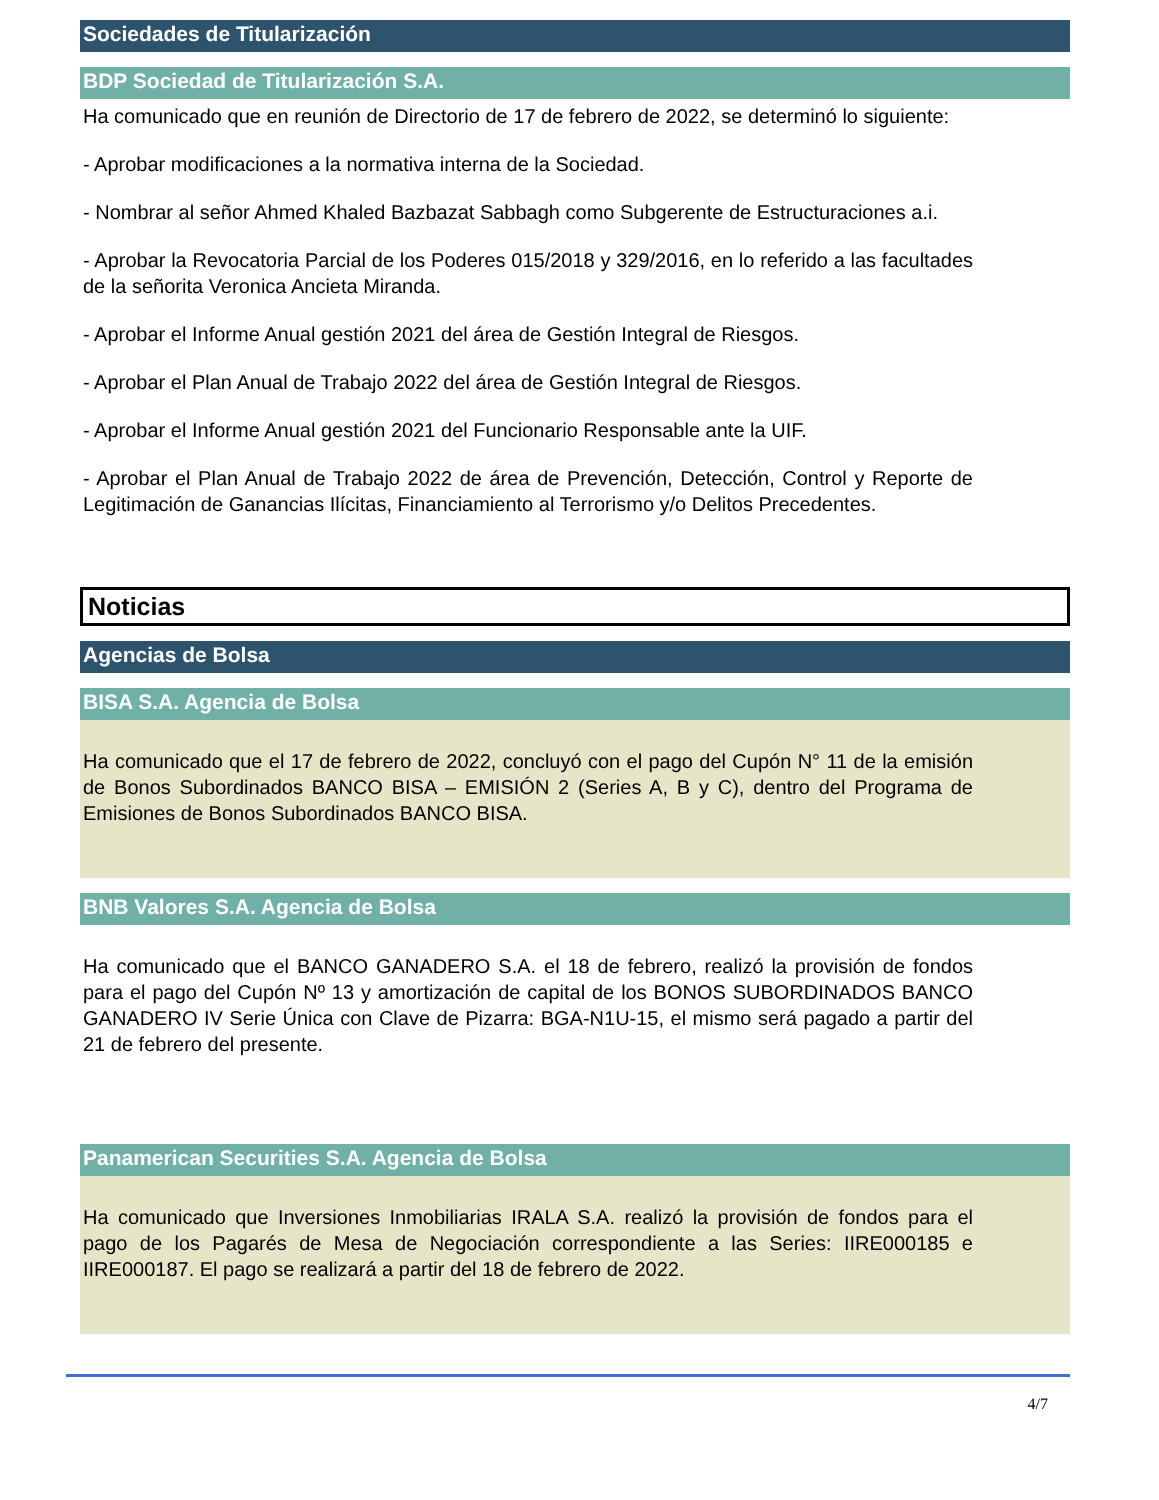Sociedades de Titularización
BDP Sociedad de Titularización S.A.
Ha comunicado que en reunión de Directorio de 17 de febrero de 2022, se determinó lo siguiente:
- Aprobar modificaciones a la normativa interna de la Sociedad.
- Nombrar al señor Ahmed Khaled Bazbazat Sabbagh como Subgerente de Estructuraciones a.i.
- Aprobar la Revocatoria Parcial de los Poderes 015/2018 y 329/2016, en lo referido a las facultades de la señorita Veronica Ancieta Miranda.
- Aprobar el Informe Anual gestión 2021 del área de Gestión Integral de Riesgos.
- Aprobar el Plan Anual de Trabajo 2022 del área de Gestión Integral de Riesgos.
- Aprobar el Informe Anual gestión 2021 del Funcionario Responsable ante la UIF.
- Aprobar el Plan Anual de Trabajo 2022 de área de Prevención, Detección, Control y Reporte de Legitimación de Ganancias Ilícitas, Financiamiento al Terrorismo y/o Delitos Precedentes.
Noticias
Agencias de Bolsa
BISA S.A. Agencia de Bolsa
Ha comunicado que el 17 de febrero de 2022, concluyó con el pago del Cupón N° 11 de la emisión de Bonos Subordinados BANCO BISA – EMISIÓN 2 (Series A, B y C), dentro del Programa de Emisiones de Bonos Subordinados BANCO BISA.
BNB Valores S.A. Agencia de Bolsa
Ha comunicado que el BANCO GANADERO S.A. el 18 de febrero, realizó la provisión de fondos para el pago del Cupón Nº 13 y amortización de capital de los BONOS SUBORDINADOS BANCO GANADERO IV Serie Única con Clave de Pizarra: BGA-N1U-15, el mismo será pagado a partir del 21 de febrero del presente.
Panamerican Securities S.A. Agencia de Bolsa
Ha comunicado que Inversiones Inmobiliarias IRALA S.A. realizó la provisión de fondos para el pago de los Pagarés de Mesa de Negociación correspondiente a las Series: IIRE000185 e IIRE000187. El pago se realizará a partir del 18 de febrero de 2022.
4/7